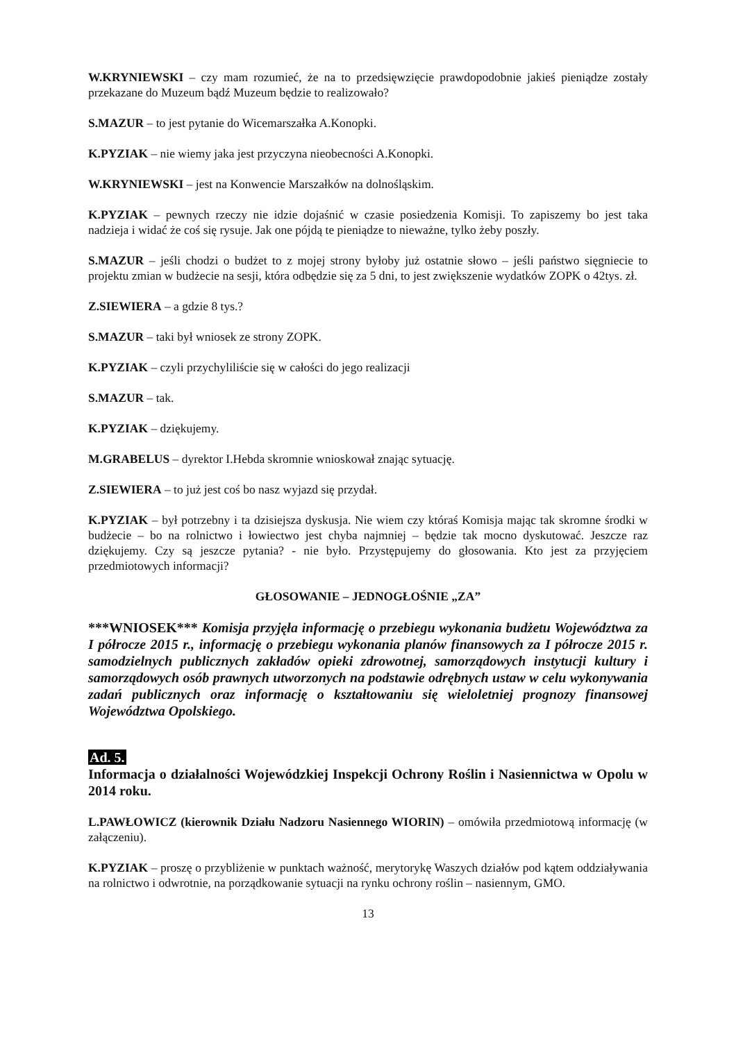W.KRYNIEWSKI – czy mam rozumieć, że na to przedsięwzięcie prawdopodobnie jakieś pieniądze zostały przekazane do Muzeum bądź Muzeum będzie to realizowało?
S.MAZUR – to jest pytanie do Wicemarszałka A.Konopki.
K.PYZIAK – nie wiemy jaka jest przyczyna nieobecności A.Konopki.
W.KRYNIEWSKI – jest na Konwencie Marszałków na dolnośląskim.
K.PYZIAK – pewnych rzeczy nie idzie dojaśnić w czasie posiedzenia Komisji. To zapiszemy bo jest taka nadzieja i widać że coś się rysuje. Jak one pójdą te pieniądze to nieważne, tylko żeby poszły.
S.MAZUR – jeśli chodzi o budżet to z mojej strony byłoby już ostatnie słowo – jeśli państwo sięgniecie to projektu zmian w budżecie na sesji, która odbędzie się za 5 dni, to jest zwiększenie wydatków ZOPK o 42tys. zł.
Z.SIEWIERA – a gdzie 8 tys.?
S.MAZUR – taki był wniosek ze strony ZOPK.
K.PYZIAK – czyli przychyliliście się w całości do jego realizacji
S.MAZUR – tak.
K.PYZIAK – dziękujemy.
M.GRABELUS – dyrektor I.Hebda skromnie wnioskował znając sytuację.
Z.SIEWIERA – to już jest coś bo nasz wyjazd się przydał.
K.PYZIAK – był potrzebny i ta dzisiejsza dyskusja. Nie wiem czy któraś Komisja mając tak skromne środki w budżecie – bo na rolnictwo i łowiectwo jest chyba najmniej – będzie tak mocno dyskutować. Jeszcze raz dziękujemy. Czy są jeszcze pytania? - nie było. Przystępujemy do głosowania. Kto jest za przyjęciem przedmiotowych informacji?
GŁOSOWANIE – JEDNOGŁOŚNIE „ZA”
***WNIOSEK*** Komisja przyjęła informację o przebiegu wykonania budżetu Województwa za I półrocze 2015 r., informację o przebiegu wykonania planów finansowych za I półrocze 2015 r. samodzielnych publicznych zakładów opieki zdrowotnej, samorządowych instytucji kultury i samorządowych osób prawnych utworzonych na podstawie odrębnych ustaw w celu wykonywania zadań publicznych oraz informację o kształtowaniu się wieloletniej prognozy finansowej Województwa Opolskiego.
Ad. 5.
Informacja o działalności Wojewódzkiej Inspekcji Ochrony Roślin i Nasiennictwa w Opolu w 2014 roku.
L.PAWŁOWICZ (kierownik Działu Nadzoru Nasiennego WIORIN) – omówiła przedmiotową informację (w załączeniu).
K.PYZIAK – proszę o przybliżenie w punktach ważność, merytorykę Waszych działów pod kątem oddziaływania na rolnictwo i odwrotnie, na porządkowanie sytuacji na rynku ochrony roślin – nasiennym, GMO.
13